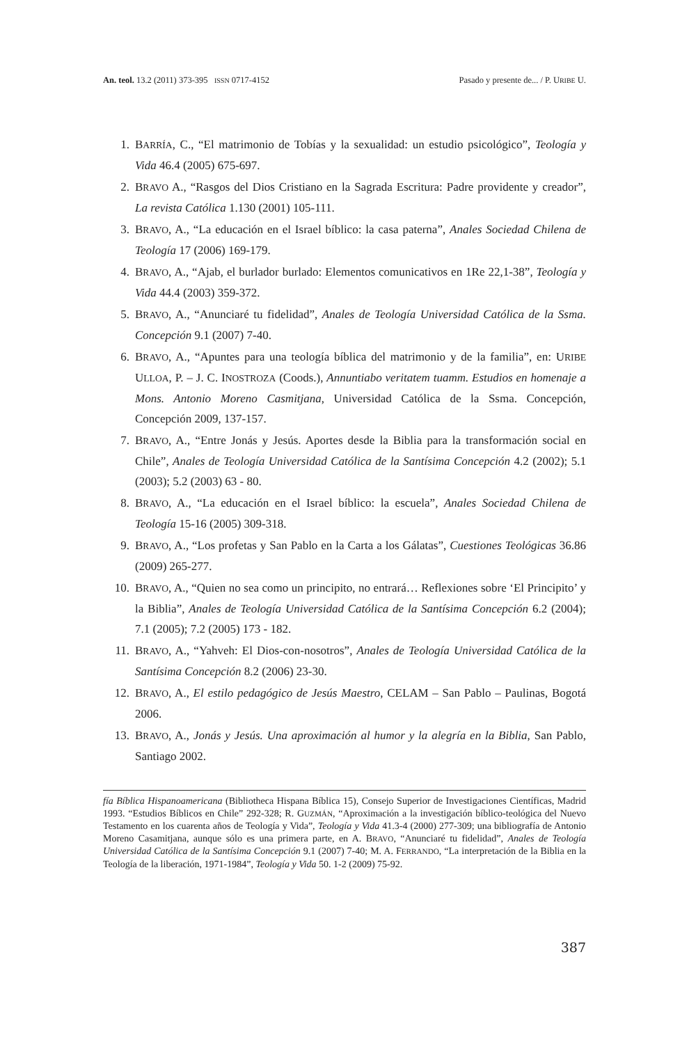An. teol. 13.2 (2011) 373-395 ISSN 0717-4152 Pasado y presente de... / P. URIBE U.
1. BARRÍA, C., “El matrimonio de Tobías y la sexualidad: un estudio psicológico”, Teología y Vida 46.4 (2005) 675-697.
2. BRAVO A., “Rasgos del Dios Cristiano en la Sagrada Escritura: Padre providente y creador”, La revista Católica 1.130 (2001) 105-111.
3. BRAVO, A., “La educación en el Israel bíblico: la casa paterna”, Anales Sociedad Chilena de Teología 17 (2006) 169-179.
4. BRAVO, A., “Ajab, el burlador burlado: Elementos comunicativos en 1Re 22,1-38”, Teología y Vida 44.4 (2003) 359-372.
5. BRAVO, A., “Anunciaré tu fidelidad”, Anales de Teología Universidad Católica de la Ssma. Concepción 9.1 (2007) 7-40.
6. BRAVO, A., “Apuntes para una teología bíblica del matrimonio y de la familia”, en: URIBE ULLOA, P. – J. C. INOSTROZA (Coods.), Annuntiabo veritatem tuamm. Estudios en homenaje a Mons. Antonio Moreno Casmitjana, Universidad Católica de la Ssma. Concepción, Concepción 2009, 137-157.
7. BRAVO, A., “Entre Jonás y Jesús. Aportes desde la Biblia para la transformación social en Chile”, Anales de Teología Universidad Católica de la Santísima Concepción 4.2 (2002); 5.1 (2003); 5.2 (2003) 63 - 80.
8. BRAVO, A., “La educación en el Israel bíblico: la escuela”, Anales Sociedad Chilena de Teología 15-16 (2005) 309-318.
9. BRAVO, A., “Los profetas y San Pablo en la Carta a los Gálatas”, Cuestiones Teológicas 36.86 (2009) 265-277.
10. BRAVO, A., “Quien no sea como un principito, no entrará… Reflexiones sobre ‘El Principito’ y la Biblia”, Anales de Teología Universidad Católica de la Santísima Concepción 6.2 (2004); 7.1 (2005); 7.2 (2005) 173 - 182.
11. BRAVO, A., “Yahveh: El Dios-con-nosotros”, Anales de Teología Universidad Católica de la Santísima Concepción 8.2 (2006) 23-30.
12. BRAVO, A., El estilo pedagógico de Jesús Maestro, CELAM – San Pablo – Paulinas, Bogotá 2006.
13. BRAVO, A., Jonás y Jesús. Una aproximación al humor y la alegría en la Biblia, San Pablo, Santiago 2002.
fía Bíblica Hispanoamericana (Bibliotheca Hispana Bíblica 15), Consejo Superior de Investigaciones Científicas, Madrid 1993. “Estudios Bíblicos en Chile” 292-328; R. GUZMÁN, “Aproximación a la investigación bíblico-teológica del Nuevo Testamento en los cuarenta años de Teología y Vida”, Teología y Vida 41.3-4 (2000) 277-309; una bibliografía de Antonio Moreno Casamitjana, aunque sólo es una primera parte, en A. BRAVO, “Anunciaré tu fidelidad”, Anales de Teología Universidad Católica de la Santísima Concepción 9.1 (2007) 7-40; M. A. FERRANDO, “La interpretación de la Biblia en la Teología de la liberación, 1971-1984”, Teología y Vida 50. 1-2 (2009) 75-92.
387